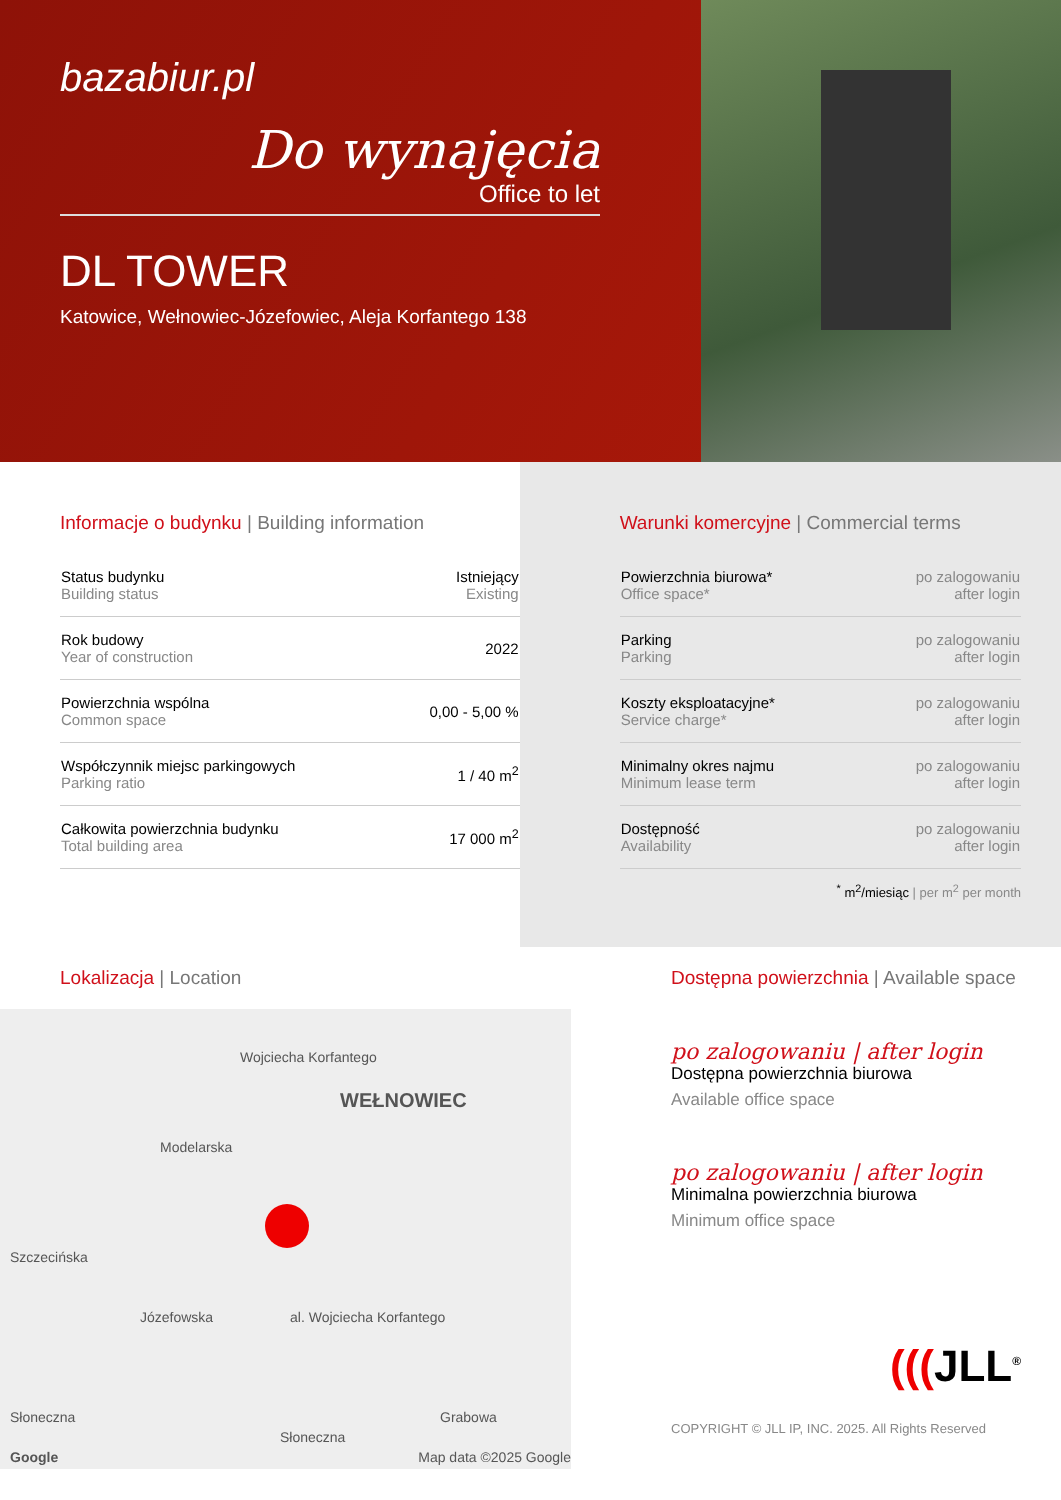bazabiur.pl
Do wynajęcia
Office to let
DL TOWER
Katowice, Wełnowiec-Józefowiec, Aleja Korfantego 138
Informacje o budynku | Building information
| Status budynku Building status | Istniejący Existing |
| Rok budowy Year of construction | 2022 |
| Powierzchnia wspólna Common space | 0,00 - 5,00 % |
| Współczynnik miejsc parkingowych Parking ratio | 1 / 40 m<sup>2</sup> |
| Całkowita powierzchnia budynku Total building area | 17 000 m<sup>2</sup> |
Warunki komercyjne | Commercial terms
| Powierzchnia biurowa* Office space* | po zalogowaniu after login |
| Parking Parking | po zalogowaniu after login |
| Koszty eksploatacyjne* Service charge* | po zalogowaniu after login |
| Minimalny okres najmu Minimum lease term | po zalogowaniu after login |
| Dostępność Availability | po zalogowaniu after login |
<sup>*</sup> m<sup>2</sup>/miesiąc | per m<sup>2</sup> per month
Lokalizacja | Location
WEŁNOWIEC
Wojciecha Korfantego
Modelarska
Szczecińska
Józefowska al. Wojciecha Korfantego
Słoneczna
Słoneczna
Grabowa
Google Map data ©2025 Google
Dostępna powierzchnia | Available space
po zalogowaniu | after login
Dostępna powierzchnia biurowa
Available office space
po zalogowaniu | after login
Minimalna powierzchnia biurowa
Minimum office space
(((JLL<sup>®</sup>
COPYRIGHT © JLL IP, INC. 2025. All Rights Reserved